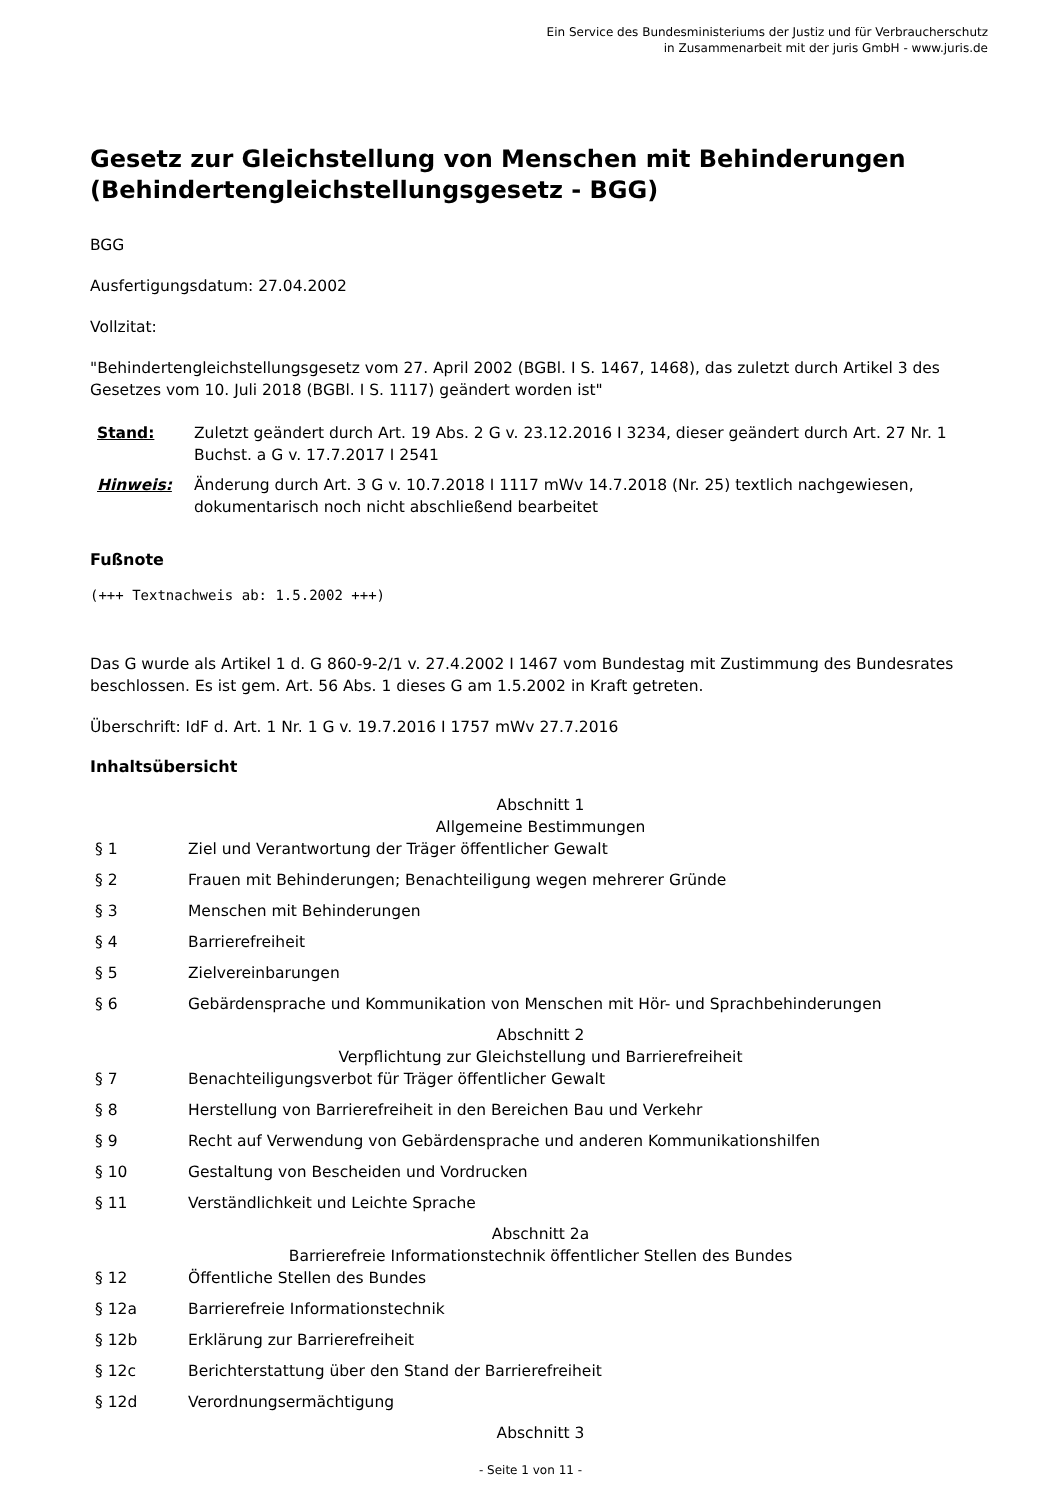Ein Service des Bundesministeriums der Justiz und für Verbraucherschutz
in Zusammenarbeit mit der juris GmbH - www.juris.de
Gesetz zur Gleichstellung von Menschen mit Behinderungen (Behindertengleichstellungsgesetz - BGG)
BGG
Ausfertigungsdatum: 27.04.2002
Vollzitat:
"Behindertengleichstellungsgesetz vom 27. April 2002 (BGBl. I S. 1467, 1468), das zuletzt durch Artikel 3 des Gesetzes vom 10. Juli 2018 (BGBl. I S. 1117) geändert worden ist"
| Stand: | Zuletzt geändert durch Art. 19 Abs. 2 G v. 23.12.2016 I 3234, dieser geändert durch Art. 27 Nr. 1 Buchst. a G v. 17.7.2017 I 2541 |
| Hinweis: | Änderung durch Art. 3 G v. 10.7.2018 I 1117 mWv 14.7.2018 (Nr. 25) textlich nachgewiesen, dokumentarisch noch nicht abschließend bearbeitet |
Fußnote
(+++ Textnachweis ab: 1.5.2002 +++)
Das G wurde als Artikel 1 d. G 860-9-2/1 v. 27.4.2002 I 1467 vom Bundestag mit Zustimmung des Bundesrates beschlossen. Es ist gem. Art. 56 Abs. 1 dieses G am 1.5.2002 in Kraft getreten.
Überschrift: IdF d. Art. 1 Nr. 1 G v. 19.7.2016 I 1757 mWv 27.7.2016
Inhaltsübersicht
| Abschnitt 1 Allgemeine Bestimmungen | |
| § 1 | Ziel und Verantwortung der Träger öffentlicher Gewalt |
| § 2 | Frauen mit Behinderungen; Benachteiligung wegen mehrerer Gründe |
| § 3 | Menschen mit Behinderungen |
| § 4 | Barrierefreiheit |
| § 5 | Zielvereinbarungen |
| § 6 | Gebärdensprache und Kommunikation von Menschen mit Hör- und Sprachbehinderungen |
| Abschnitt 2 Verpflichtung zur Gleichstellung und Barrierefreiheit | |
| § 7 | Benachteiligungsverbot für Träger öffentlicher Gewalt |
| § 8 | Herstellung von Barrierefreiheit in den Bereichen Bau und Verkehr |
| § 9 | Recht auf Verwendung von Gebärdensprache und anderen Kommunikationshilfen |
| § 10 | Gestaltung von Bescheiden und Vordrucken |
| § 11 | Verständlichkeit und Leichte Sprache |
| Abschnitt 2a Barrierefreie Informationstechnik öffentlicher Stellen des Bundes | |
| § 12 | Öffentliche Stellen des Bundes |
| § 12a | Barrierefreie Informationstechnik |
| § 12b | Erklärung zur Barrierefreiheit |
| § 12c | Berichterstattung über den Stand der Barrierefreiheit |
| § 12d | Verordnungsermächtigung |
| Abschnitt 3 | |
- Seite 1 von 11 -